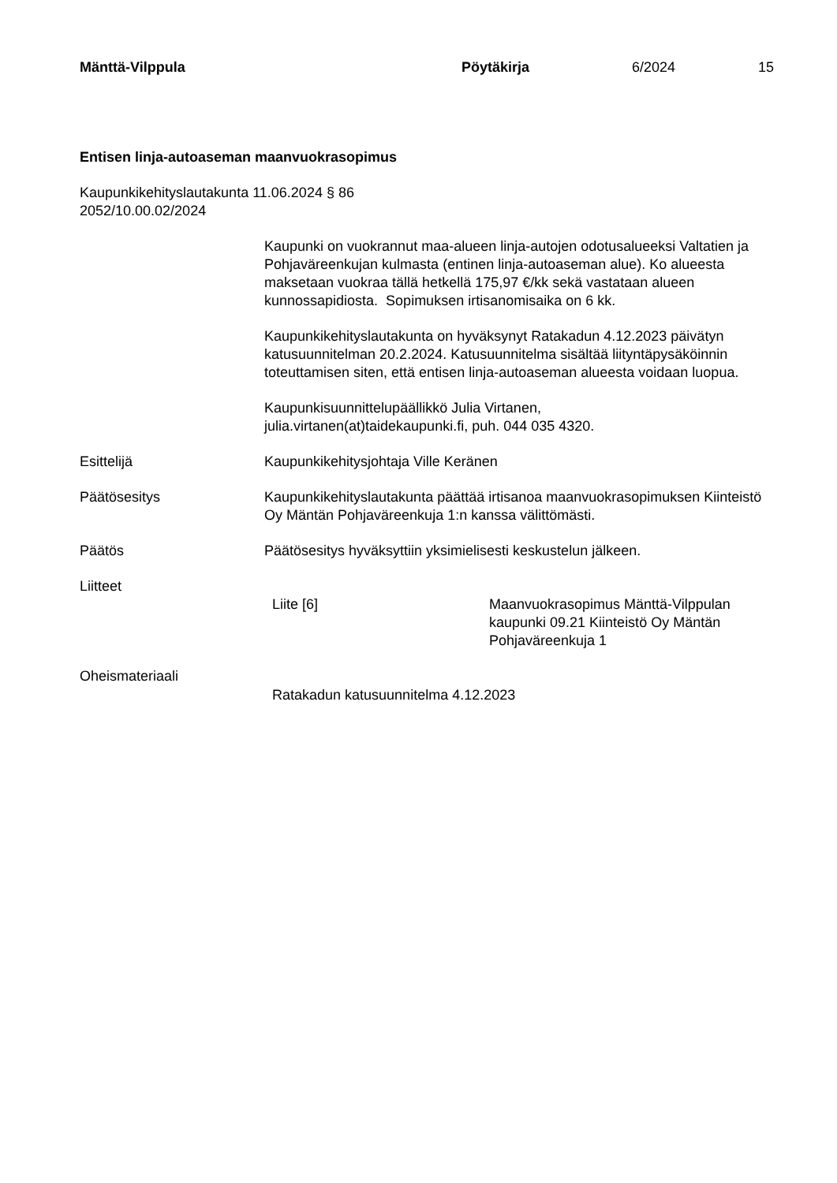Mänttä-Vilppula Pöytäkirja 6/2024 15
Entisen linja-autoaseman maanvuokrasopimus
Kaupunkikehityslautakunta 11.06.2024 § 86
2052/10.00.02/2024
Kaupunki on vuokrannut maa-alueen linja-autojen odotusalueeksi Valtatien ja Pohjaväreenkujan kulmasta (entinen linja-autoaseman alue). Ko alueesta maksetaan vuokraa tällä hetkellä 175,97 €/kk sekä vastataan alueen kunnossapidiosta. Sopimuksen irtisanomisaika on 6 kk.
Kaupunkikehityslautakunta on hyväksynyt Ratakadun 4.12.2023 päivätyn katusuunnitelman 20.2.2024. Katusuunnitelma sisältää liityntäpysäköinnin toteuttamisen siten, että entisen linja-autoaseman alueesta voidaan luopua.
Kaupunkisuunnittelupäällikkö Julia Virtanen,
julia.virtanen(at)taidekaupunki.fi, puh. 044 035 4320.
Esittelijä Kaupunkikehitysjohtaja Ville Keränen
Päätösesitys Kaupunkikehityslautakunta päättää irtisanoa maanvuokrasopimuksen Kiinteistö Oy Mäntän Pohjaväreenkuja 1:n kanssa välittömästi.
Päätös Päätösesitys hyväksyttiin yksimielisesti keskustelun jälkeen.
Liitteet
Liite [6] Maanvuokrasopimus Mänttä-Vilppulan kaupunki 09.21 Kiinteistö Oy Mäntän Pohjaväreenkuja 1
Oheismateriaali
Ratakadun katusuunnitelma 4.12.2023